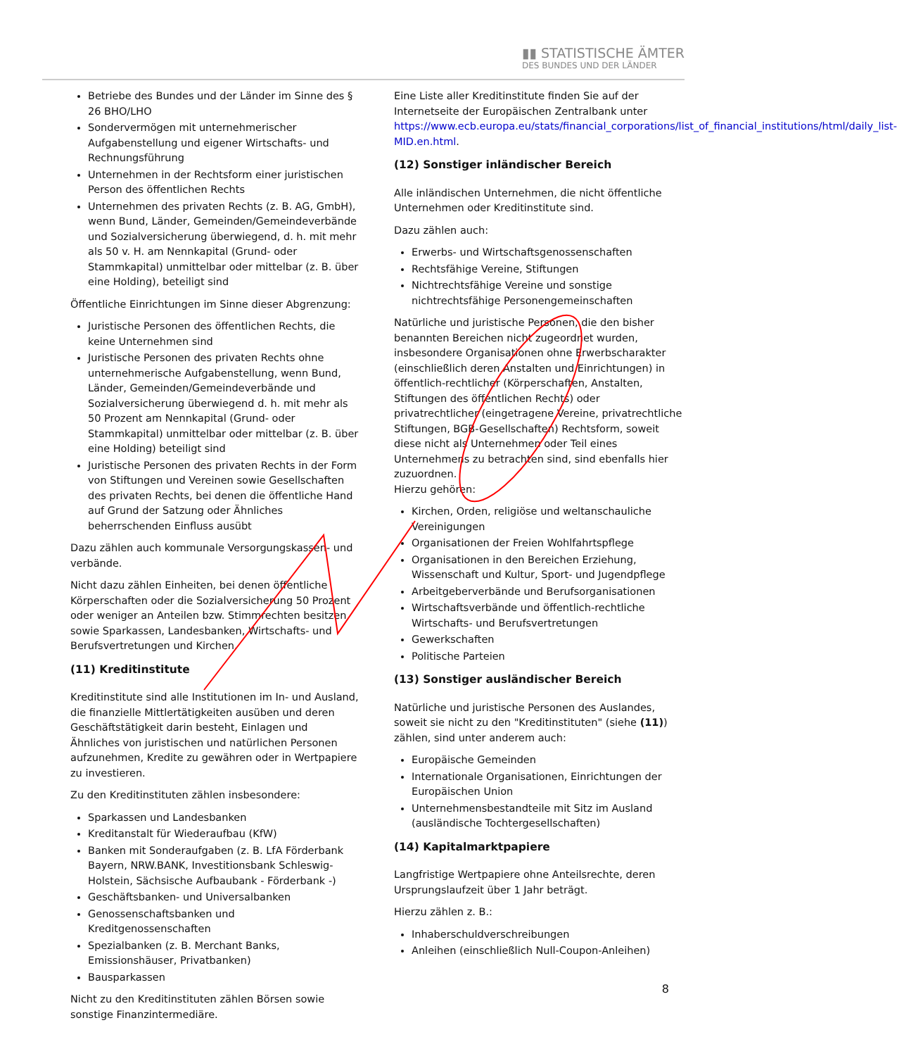▮▮ STATISTISCHE ÄMTER
DES BUNDES UND DER LÄNDER
Betriebe des Bundes und der Länder im Sinne des § 26 BHO/LHO
Sondervermögen mit unternehmerischer Aufgabenstellung und eigener Wirtschafts- und Rechnungsführung
Unternehmen in der Rechtsform einer juristischen Person des öffentlichen Rechts
Unternehmen des privaten Rechts (z. B. AG, GmbH), wenn Bund, Länder, Gemeinden/Gemeindeverbände und Sozialversicherung überwiegend, d. h. mit mehr als 50 v. H. am Nennkapital (Grund- oder Stammkapital) unmittelbar oder mittelbar (z. B. über eine Holding), beteiligt sind
Öffentliche Einrichtungen im Sinne dieser Abgrenzung:
Juristische Personen des öffentlichen Rechts, die keine Unternehmen sind
Juristische Personen des privaten Rechts ohne unternehmerische Aufgabenstellung, wenn Bund, Länder, Gemeinden/Gemeindeverbände und Sozialversicherung überwiegend d. h. mit mehr als 50 Prozent am Nennkapital (Grund- oder Stammkapital) unmittelbar oder mittelbar (z. B. über eine Holding) beteiligt sind
Juristische Personen des privaten Rechts in der Form von Stiftungen und Vereinen sowie Gesellschaften des privaten Rechts, bei denen die öffentliche Hand auf Grund der Satzung oder Ähnliches beherrschenden Einfluss ausübt
Dazu zählen auch kommunale Versorgungskassen- und verbände.
Nicht dazu zählen Einheiten, bei denen öffentliche Körperschaften oder die Sozialversicherung 50 Prozent oder weniger an Anteilen bzw. Stimmrechten besitzen sowie Sparkassen, Landesbanken, Wirtschafts- und Berufsvertretungen und Kirchen.
(11) Kreditinstitute
Kreditinstitute sind alle Institutionen im In- und Ausland, die finanzielle Mittlertätigkeiten ausüben und deren Geschäftstätigkeit darin besteht, Einlagen und Ähnliches von juristischen und natürlichen Personen aufzunehmen, Kredite zu gewähren oder in Wertpapiere zu investieren.
Zu den Kreditinstituten zählen insbesondere:
Sparkassen und Landesbanken
Kreditanstalt für Wiederaufbau (KfW)
Banken mit Sonderaufgaben (z. B. LfA Förderbank Bayern, NRW.BANK, Investitionsbank Schleswig-Holstein, Sächsische Aufbaubank - Förderbank -)
Geschäftsbanken- und Universalbanken
Genossenschaftsbanken und Kreditgenossenschaften
Spezialbanken (z. B. Merchant Banks, Emissionshäuser, Privatbanken)
Bausparkassen
Nicht zu den Kreditinstituten zählen Börsen sowie sonstige Finanzintermediäre.
Eine Liste aller Kreditinstitute finden Sie auf der Internetseite der Europäischen Zentralbank unter https://www.ecb.europa.eu/stats/financial_corporations/list_of_financial_institutions/html/daily_list-MID.en.html.
(12) Sonstiger inländischer Bereich
Alle inländischen Unternehmen, die nicht öffentliche Unternehmen oder Kreditinstitute sind.
Dazu zählen auch:
Erwerbs- und Wirtschaftsgenossenschaften
Rechtsfähige Vereine, Stiftungen
Nichtrechtsfähige Vereine und sonstige nichtrechtsfähige Personengemeinschaften
Natürliche und juristische Personen, die den bisher benannten Bereichen nicht zugeordnet wurden, insbesondere Organisationen ohne Erwerbscharakter (einschließlich deren Anstalten und Einrichtungen) in öffentlich-rechtlicher (Körperschaften, Anstalten, Stiftungen des öffentlichen Rechts) oder privatrechtlicher (eingetragene Vereine, privatrechtliche Stiftungen, BGB-Gesellschaften) Rechtsform, soweit diese nicht als Unternehmen oder Teil eines Unternehmens zu betrachten sind, sind ebenfalls hier zuzuordnen.
Hierzu gehören:
Kirchen, Orden, religiöse und weltanschauliche Vereinigungen
Organisationen der Freien Wohlfahrtspflege
Organisationen in den Bereichen Erziehung, Wissenschaft und Kultur, Sport- und Jugendpflege
Arbeitgeberverbände und Berufsorganisationen
Wirtschaftsverbände und öffentlich-rechtliche Wirtschafts- und Berufsvertretungen
Gewerkschaften
Politische Parteien
(13) Sonstiger ausländischer Bereich
Natürliche und juristische Personen des Auslandes, soweit sie nicht zu den "Kreditinstituten" (siehe (11)) zählen, sind unter anderem auch:
Europäische Gemeinden
Internationale Organisationen, Einrichtungen der Europäischen Union
Unternehmensbestandteile mit Sitz im Ausland (ausländische Tochtergesellschaften)
(14) Kapitalmarktpapiere
Langfristige Wertpapiere ohne Anteilsrechte, deren Ursprungslaufzeit über 1 Jahr beträgt.
Hierzu zählen z. B.:
Inhaberschuldverschreibungen
Anleihen (einschließlich Null-Coupon-Anleihen)
8